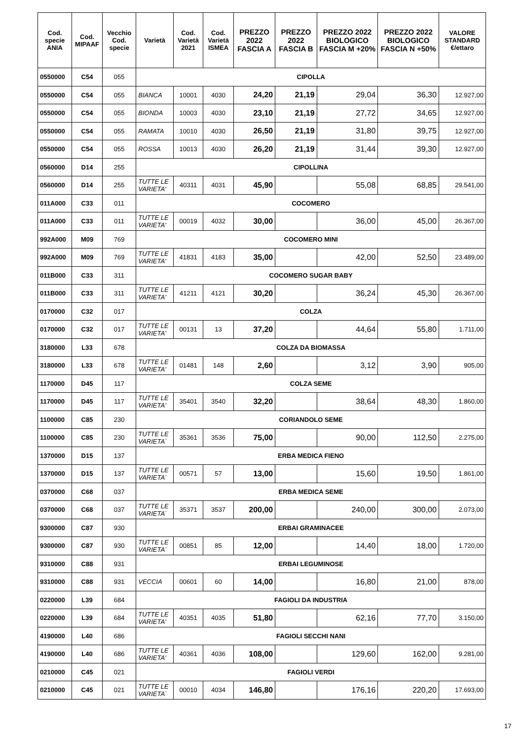| Cod. specie ANIA | Cod. MIPAAF | Vecchio Cod. specie | Varietà | Cod. Varietà 2021 | Cod. Varietà ISMEA | PREZZO 2022 FASCIA A | PREZZO 2022 FASCIA B | PREZZO 2022 BIOLOGICO FASCIA M +20% | PREZZO 2022 BIOLOGICO FASCIA N +50% | VALORE STANDARD €/ettaro |
| --- | --- | --- | --- | --- | --- | --- | --- | --- | --- | --- |
| 0550000 | C54 | 055 | CIPOLLA | | | | | | | |
| 0550000 | C54 | 055 | BIANCA | 10001 | 4030 | 24,20 | 21,19 | 29,04 | 36,30 | 12.927,00 |
| 0550000 | C54 | 055 | BIONDA | 10003 | 4030 | 23,10 | 21,19 | 27,72 | 34,65 | 12.927,00 |
| 0550000 | C54 | 055 | RAMATA | 10010 | 4030 | 26,50 | 21,19 | 31,80 | 39,75 | 12.927,00 |
| 0550000 | C54 | 055 | ROSSA | 10013 | 4030 | 26,20 | 21,19 | 31,44 | 39,30 | 12.927,00 |
| 0560000 | D14 | 255 | CIPOLLINA | | | | | | | |
| 0560000 | D14 | 255 | TUTTE LE VARIETA' | 40311 | 4031 | 45,90 | | 55,08 | 68,85 | 29.541,00 |
| 011A000 | C33 | 011 | COCOMERO | | | | | | | |
| 011A000 | C33 | 011 | TUTTE LE VARIETA' | 00019 | 4032 | 30,00 | | 36,00 | 45,00 | 26.367,00 |
| 992A000 | M09 | 769 | COCOMERO MINI | | | | | | | |
| 992A000 | M09 | 769 | TUTTE LE VARIETA' | 41831 | 4183 | 35,00 | | 42,00 | 52,50 | 23.489,00 |
| 011B000 | C33 | 311 | COCOMERO SUGAR BABY | | | | | | | |
| 011B000 | C33 | 311 | TUTTE LE VARIETA' | 41211 | 4121 | 30,20 | | 36,24 | 45,30 | 26.367,00 |
| 0170000 | C32 | 017 | COLZA | | | | | | | |
| 0170000 | C32 | 017 | TUTTE LE VARIETA' | 00131 | 13 | 37,20 | | 44,64 | 55,80 | 1.711,00 |
| 3180000 | L33 | 678 | COLZA DA BIOMASSA | | | | | | | |
| 3180000 | L33 | 678 | TUTTE LE VARIETA' | 01481 | 148 | 2,60 | | 3,12 | 3,90 | 905,00 |
| 1170000 | D45 | 117 | COLZA SEME | | | | | | | |
| 1170000 | D45 | 117 | TUTTE LE VARIETA' | 35401 | 3540 | 32,20 | | 38,64 | 48,30 | 1.860,00 |
| 1100000 | C85 | 230 | CORIANDOLO SEME | | | | | | | |
| 1100000 | C85 | 230 | TUTTE LE VARIETA` | 35361 | 3536 | 75,00 | | 90,00 | 112,50 | 2.275,00 |
| 1370000 | D15 | 137 | ERBA MEDICA FIENO | | | | | | | |
| 1370000 | D15 | 137 | TUTTE LE VARIETA` | 00571 | 57 | 13,00 | | 15,60 | 19,50 | 1.861,00 |
| 0370000 | C68 | 037 | ERBA MEDICA SEME | | | | | | | |
| 0370000 | C68 | 037 | TUTTE LE VARIETA` | 35371 | 3537 | 200,00 | | 240,00 | 300,00 | 2.073,00 |
| 9300000 | C87 | 930 | ERBAI GRAMINACEE | | | | | | | |
| 9300000 | C87 | 930 | TUTTE LE VARIETA` | 00851 | 85 | 12,00 | | 14,40 | 18,00 | 1.720,00 |
| 9310000 | C88 | 931 | ERBAI LEGUMINOSE | | | | | | | |
| 9310000 | C88 | 931 | VECCIA | 00601 | 60 | 14,00 | | 16,80 | 21,00 | 878,00 |
| 0220000 | L39 | 684 | FAGIOLI DA INDUSTRIA | | | | | | | |
| 0220000 | L39 | 684 | TUTTE LE VARIETA' | 40351 | 4035 | 51,80 | | 62,16 | 77,70 | 3.150,00 |
| 4190000 | L40 | 686 | FAGIOLI SECCHI NANI | | | | | | | |
| 4190000 | L40 | 686 | TUTTE LE VARIETA' | 40361 | 4036 | 108,00 | | 129,60 | 162,00 | 9.281,00 |
| 0210000 | C45 | 021 | FAGIOLI VERDI | | | | | | | |
| 0210000 | C45 | 021 | TUTTE LE VARIETA` | 00010 | 4034 | 146,80 | | 176,16 | 220,20 | 17.693,00 |
17